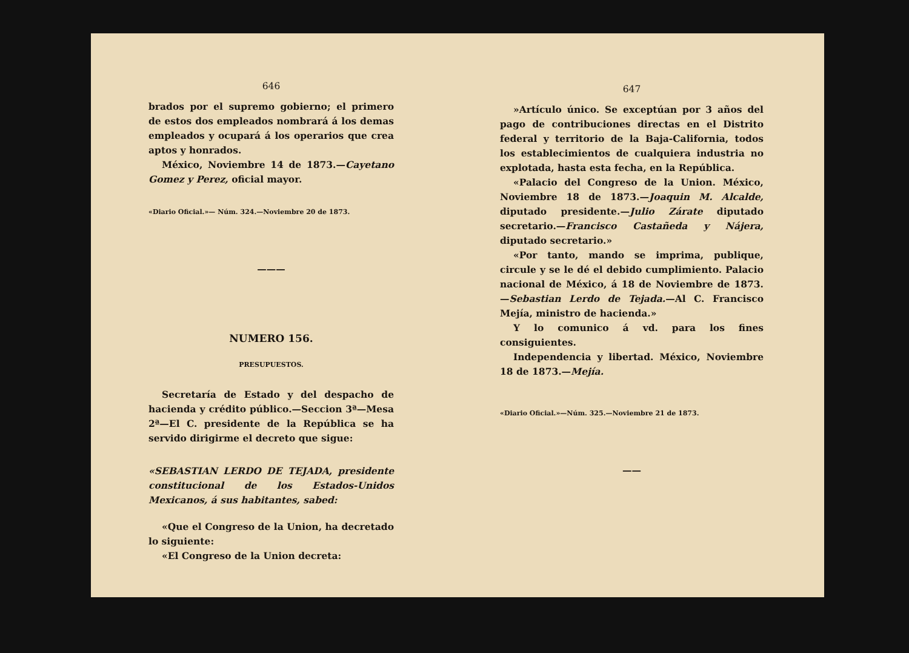646
brados por el supremo gobierno; el primero de estos dos empleados nombrará á los demas empleados y ocupará á los operarios que crea aptos y honrados.
México, Noviembre 14 de 1873.—Cayetano Gomez y Perez, oficial mayor.
«Diario Oficial.»— Núm. 324.—Noviembre 20 de 1873.
———
NUMERO 156.
PRESUPUESTOS.
Secretaría de Estado y del despacho de hacienda y crédito público.—Seccion 3ª—Mesa 2ª—El C. presidente de la República se ha servido dirigirme el decreto que sigue:
«SEBASTIAN LERDO DE TEJADA, presidente constitucional de los Estados-Unidos Mexicanos, á sus habitantes, sabed:
«Que el Congreso de la Union, ha decretado lo siguiente:
«El Congreso de la Union decreta:
647
»Artículo único. Se exceptúan por 3 años del pago de contribuciones directas en el Distrito federal y territorio de la Baja-California, todos los establecimientos de cualquiera industria no explotada, hasta esta fecha, en la República.
«Palacio del Congreso de la Union. México, Noviembre 18 de 1873.—Joaquin M. Alcalde, diputado presidente.—Julio Zárate diputado secretario.—Francisco Castañeda y Nájera, diputado secretario.»
«Por tanto, mando se imprima, publique, circule y se le dé el debido cumplimiento. Palacio nacional de México, á 18 de Noviembre de 1873.—Sebastian Lerdo de Tejada.—Al C. Francisco Mejía, ministro de hacienda.»
Y lo comunico á vd. para los fines consiguientes.
Independencia y libertad. México, Noviembre 18 de 1873.—Mejía.
«Diario Oficial.»—Núm. 325.—Noviembre 21 de 1873.
——